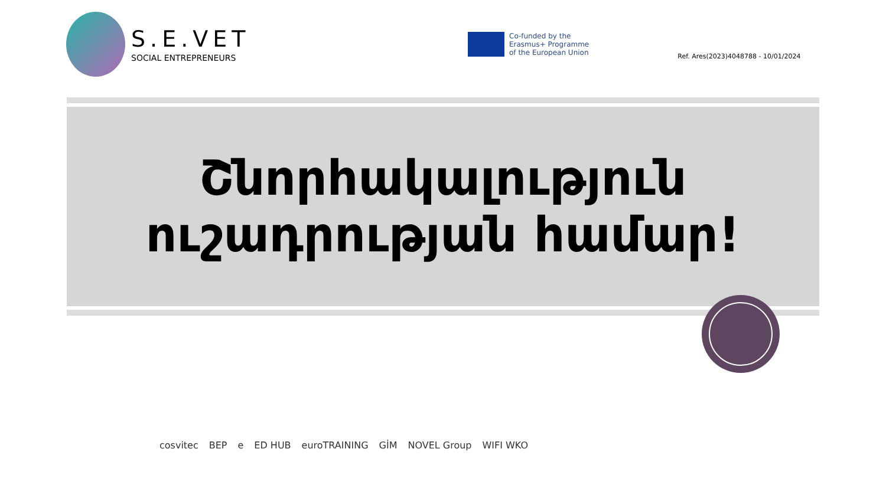S.E.VET
SOCIAL ENTREPRENEURS
Co-funded by the
Erasmus+ Programme
of the European Union
Ref. Ares(2023)4048788 - 10/01/2024
Շնորհակալություն
ուշադրության համար!
cosvitec BEP e ED HUB euroTRAINING GİM NOVEL Group WIFI WKO